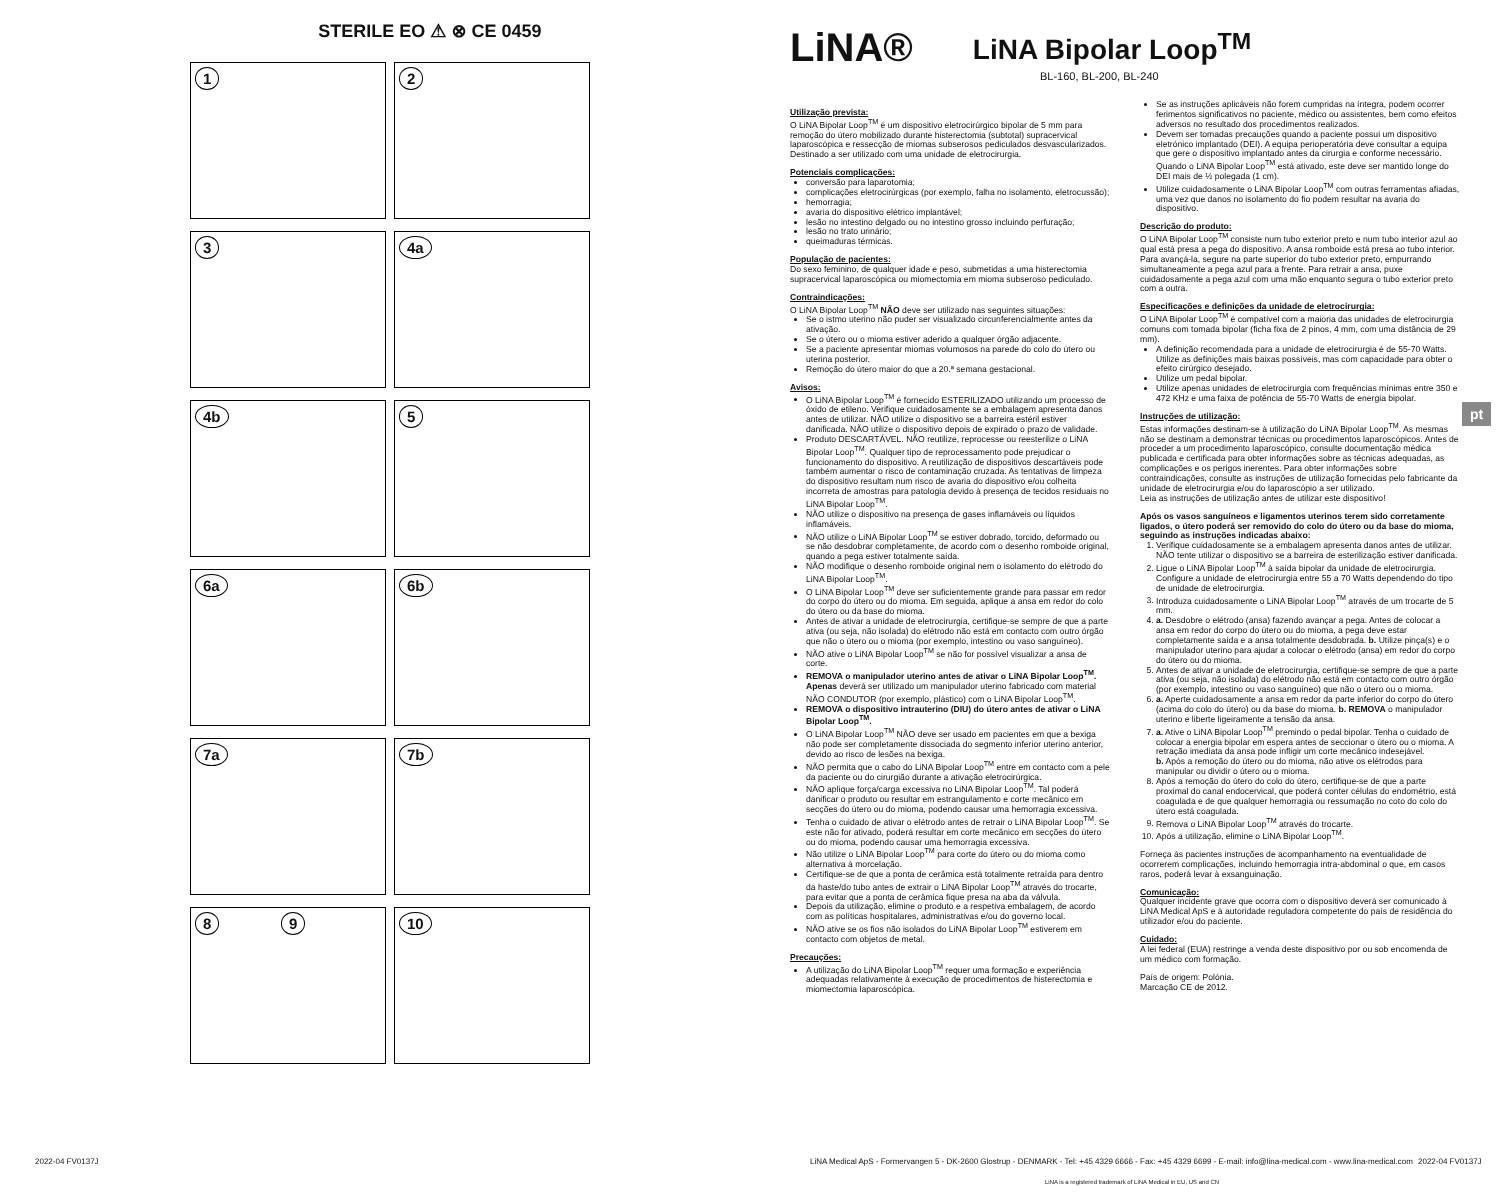STERILE EO ⚠ ⊗ CE 0459
1
2
3
4a
4b
5
6a
6b
7a
7b
8 9
10
LiNA®
LiNA Bipolar Loop<sup>TM</sup>
BL-160, BL-200, BL-240
Utilização prevista:
O LiNA Bipolar Loop<sup>TM</sup> é um dispositivo eletrocirúrgico bipolar de 5 mm para remoção do útero mobilizado durante histerectomia (subtotal) supracervical laparoscópica e ressecção de miomas subserosos pediculados desvascularizados. Destinado a ser utilizado com uma unidade de eletrocirurgia.
Potenciais complicações:
conversão para laparotomia;
complicações eletrocirúrgicas (por exemplo, falha no isolamento, eletrocussão);
hemorragia;
avaria do dispositivo elétrico implantável;
lesão no intestino delgado ou no intestino grosso incluindo perfuração;
lesão no trato urinário;
queimaduras térmicas.
População de pacientes:
Do sexo feminino, de qualquer idade e peso, submetidas a uma histerectomia supracervical laparoscópica ou miomectomia em mioma subseroso pediculado.
Contraindicações:
O LiNA Bipolar Loop<sup>TM</sup> NÃO deve ser utilizado nas seguintes situações:
Se o istmo uterino não puder ser visualizado circunferencialmente antes da ativação.
Se o útero ou o mioma estiver aderido a qualquer órgão adjacente.
Se a paciente apresentar miomas volumosos na parede do colo do útero ou uterina posterior.
Remoção do útero maior do que a 20.ª semana gestacional.
Avisos:
O LiNA Bipolar Loop<sup>TM</sup> é fornecido ESTERILIZADO utilizando um processo de óxido de etileno. Verifique cuidadosamente se a embalagem apresenta danos antes de utilizar. NÃO utilize o dispositivo se a barreira estéril estiver danificada. NÃO utilize o dispositivo depois de expirado o prazo de validade.
Produto DESCARTÁVEL. NÃO reutilize, reprocesse ou reesterilize o LiNA Bipolar Loop<sup>TM</sup>. Qualquer tipo de reprocessamento pode prejudicar o funcionamento do dispositivo. A reutilização de dispositivos descartáveis pode também aumentar o risco de contaminação cruzada. As tentativas de limpeza do dispositivo resultam num risco de avaria do dispositivo e/ou colheita incorreta de amostras para patologia devido à presença de tecidos residuais no LiNA Bipolar Loop<sup>TM</sup>.
NÃO utilize o dispositivo na presença de gases inflamáveis ou líquidos inflamáveis.
NÃO utilize o LiNA Bipolar Loop<sup>TM</sup> se estiver dobrado, torcido, deformado ou se não desdobrar completamente, de acordo com o desenho romboide original, quando a pega estiver totalmente saída.
NÃO modifique o desenho romboide original nem o isolamento do elétrodo do LiNA Bipolar Loop<sup>TM</sup>.
O LiNA Bipolar Loop<sup>TM</sup> deve ser suficientemente grande para passar em redor do corpo do útero ou do mioma. Em seguida, aplique a ansa em redor do colo do útero ou da base do mioma.
Antes de ativar a unidade de eletrocirurgia, certifique-se sempre de que a parte ativa (ou seja, não isolada) do elétrodo não está em contacto com outro órgão que não o útero ou o mioma (por exemplo, intestino ou vaso sanguíneo).
NÃO ative o LiNA Bipolar Loop<sup>TM</sup> se não for possível visualizar a ansa de corte.
REMOVA o manipulador uterino antes de ativar o LiNA Bipolar Loop<sup>TM</sup>. Apenas deverá ser utilizado um manipulador uterino fabricado com material NÃO CONDUTOR (por exemplo, plástico) com o LiNA Bipolar Loop<sup>TM</sup>.
REMOVA o dispositivo intrauterino (DIU) do útero antes de ativar o LiNA Bipolar Loop<sup>TM</sup>.
O LiNA Bipolar Loop<sup>TM</sup> NÃO deve ser usado em pacientes em que a bexiga não pode ser completamente dissociada do segmento inferior uterino anterior, devido ao risco de lesões na bexiga.
NÃO permita que o cabo do LiNA Bipolar Loop<sup>TM</sup> entre em contacto com a pele da paciente ou do cirurgião durante a ativação eletrocirúrgica.
NÃO aplique força/carga excessiva no LiNA Bipolar Loop<sup>TM</sup>. Tal poderá danificar o produto ou resultar em estrangulamento e corte mecânico em secções do útero ou do mioma, podendo causar uma hemorragia excessiva.
Tenha o cuidado de ativar o elétrodo antes de retrair o LiNA Bipolar Loop<sup>TM</sup>. Se este não for ativado, poderá resultar em corte mecânico em secções do útero ou do mioma, podendo causar uma hemorragia excessiva.
Não utilize o LiNA Bipolar Loop<sup>TM</sup> para corte do útero ou do mioma como alternativa à morcelação.
Certifique-se de que a ponta de cerâmica está totalmente retraída para dentro da haste/do tubo antes de extrair o LiNA Bipolar Loop<sup>TM</sup> através do trocarte, para evitar que a ponta de cerâmica fique presa na aba da válvula.
Depois da utilização, elimine o produto e a respetiva embalagem, de acordo com as políticas hospitalares, administrativas e/ou do governo local.
NÃO ative se os fios não isolados do LiNA Bipolar Loop<sup>TM</sup> estiverem em contacto com objetos de metal.
Precauções:
A utilização do LiNA Bipolar Loop<sup>TM</sup> requer uma formação e experiência adequadas relativamente à execução de procedimentos de histerectomia e miomectomia laparoscópica.
Se as instruções aplicáveis não forem cumpridas na íntegra, podem ocorrer ferimentos significativos no paciente, médico ou assistentes, bem como efeitos adversos no resultado dos procedimentos realizados.
Devem ser tomadas precauções quando a paciente possui um dispositivo eletrónico implantado (DEI). A equipa perioperatória deve consultar a equipa que gere o dispositivo implantado antes da cirurgia e conforme necessário. Quando o LiNA Bipolar Loop<sup>TM</sup> está ativado, este deve ser mantido longe do DEI mais de ½ polegada (1 cm).
Utilize cuidadosamente o LiNA Bipolar Loop<sup>TM</sup> com outras ferramentas afiadas, uma vez que danos no isolamento do fio podem resultar na avaria do dispositivo.
Descrição do produto:
O LiNA Bipolar Loop<sup>TM</sup> consiste num tubo exterior preto e num tubo interior azul ao qual está presa a pega do dispositivo. A ansa romboide está presa ao tubo interior. Para avançá-la, segure na parte superior do tubo exterior preto, empurrando simultaneamente a pega azul para a frente. Para retrair a ansa, puxe cuidadosamente a pega azul com uma mão enquanto segura o tubo exterior preto com a outra.
Especificações e definições da unidade de eletrocirurgia:
O LiNA Bipolar Loop<sup>TM</sup> é compatível com a maioria das unidades de eletrocirurgia comuns com tomada bipolar (ficha fixa de 2 pinos, 4 mm, com uma distância de 29 mm).
A definição recomendada para a unidade de eletrocirurgia é de 55-70 Watts. Utilize as definições mais baixas possíveis, mas com capacidade para obter o efeito cirúrgico desejado.
Utilize um pedal bipolar.
Utilize apenas unidades de eletrocirurgia com frequências mínimas entre 350 e 472 KHz e uma faixa de potência de 55-70 Watts de energia bipolar.
Instruções de utilização:
Estas informações destinam-se à utilização do LiNA Bipolar Loop<sup>TM</sup>. As mesmas não se destinam a demonstrar técnicas ou procedimentos laparoscópicos. Antes de proceder a um procedimento laparoscópico, consulte documentação médica publicada e certificada para obter informações sobre as técnicas adequadas, as complicações e os perigos inerentes. Para obter informações sobre contraindicações, consulte as instruções de utilização fornecidas pelo fabricante da unidade de eletrocirurgia e/ou do laparoscópio a ser utilizado.
Leia as instruções de utilização antes de utilizar este dispositivo!
Após os vasos sanguíneos e ligamentos uterinos terem sido corretamente ligados, o útero poderá ser removido do colo do útero ou da base do mioma, seguindo as instruções indicadas abaixo:
1. Verifique cuidadosamente se a embalagem apresenta danos antes de utilizar. NÃO tente utilizar o dispositivo se a barreira de esterilização estiver danificada.
2. Ligue o LiNA Bipolar Loop<sup>TM</sup> à saída bipolar da unidade de eletrocirurgia. Configure a unidade de eletrocirurgia entre 55 a 70 Watts dependendo do tipo de unidade de eletrocirurgia.
3. Introduza cuidadosamente o LiNA Bipolar Loop<sup>TM</sup> através de um trocarte de 5 mm.
4. a. Desdobre o elétrodo (ansa) fazendo avançar a pega. Antes de colocar a ansa em redor do corpo do útero ou do mioma, a pega deve estar completamente saída e a ansa totalmente desdobrada. b. Utilize pinça(s) e o manipulador uterino para ajudar a colocar o elétrodo (ansa) em redor do corpo do útero ou do mioma.
5. Antes de ativar a unidade de eletrocirurgia, certifique-se sempre de que a parte ativa (ou seja, não isolada) do elétrodo não está em contacto com outro órgão (por exemplo, intestino ou vaso sanguíneo) que não o útero ou o mioma.
6. a. Aperte cuidadosamente a ansa em redor da parte inferior do corpo do útero (acima do colo do útero) ou da base do mioma. b. REMOVA o manipulador uterino e liberte ligeiramente a tensão da ansa.
7. a. Ative o LiNA Bipolar Loop<sup>TM</sup> premindo o pedal bipolar. Tenha o cuidado de colocar a energia bipolar em espera antes de seccionar o útero ou o mioma. A retração imediata da ansa pode infligir um corte mecânico indesejável.
b. Após a remoção do útero ou do mioma, não ative os elétrodos para manipular ou dividir o útero ou o mioma.
8. Após a remoção do útero do colo do útero, certifique-se de que a parte proximal do canal endocervical, que poderá conter células do endométrio, está coagulada e de que qualquer hemorragia ou ressumação no coto do colo do útero está coagulada.
9. Remova o LiNA Bipolar Loop<sup>TM</sup> através do trocarte.
10. Após a utilização, elimine o LiNA Bipolar Loop<sup>TM</sup>.
Forneça às pacientes instruções de acompanhamento na eventualidade de ocorrerem complicações, incluindo hemorragia intra-abdominal o que, em casos raros, poderá levar à exsanguinação.
Comunicação:
Qualquer incidente grave que ocorra com o dispositivo deverá ser comunicado à LiNA Medical ApS e à autoridade reguladora competente do país de residência do utilizador e/ou do paciente.
Cuidado:
A lei federal (EUA) restringe a venda deste dispositivo por ou sob encomenda de um médico com formação.
País de origem: Polónia.
Marcação CE de 2012.
pt
2022-04 FV0137J LiNA Medical ApS - Formervangen 5 - DK-2600 Glostrup - DENMARK - Tel: +45 4329 6666 - Fax: +45 4329 6699 - E-mail: info@lina-medical.com - www.lina-medical.com 2022-04 FV0137J
LiNA is a registered trademark of LiNA Medical in EU, US and CN